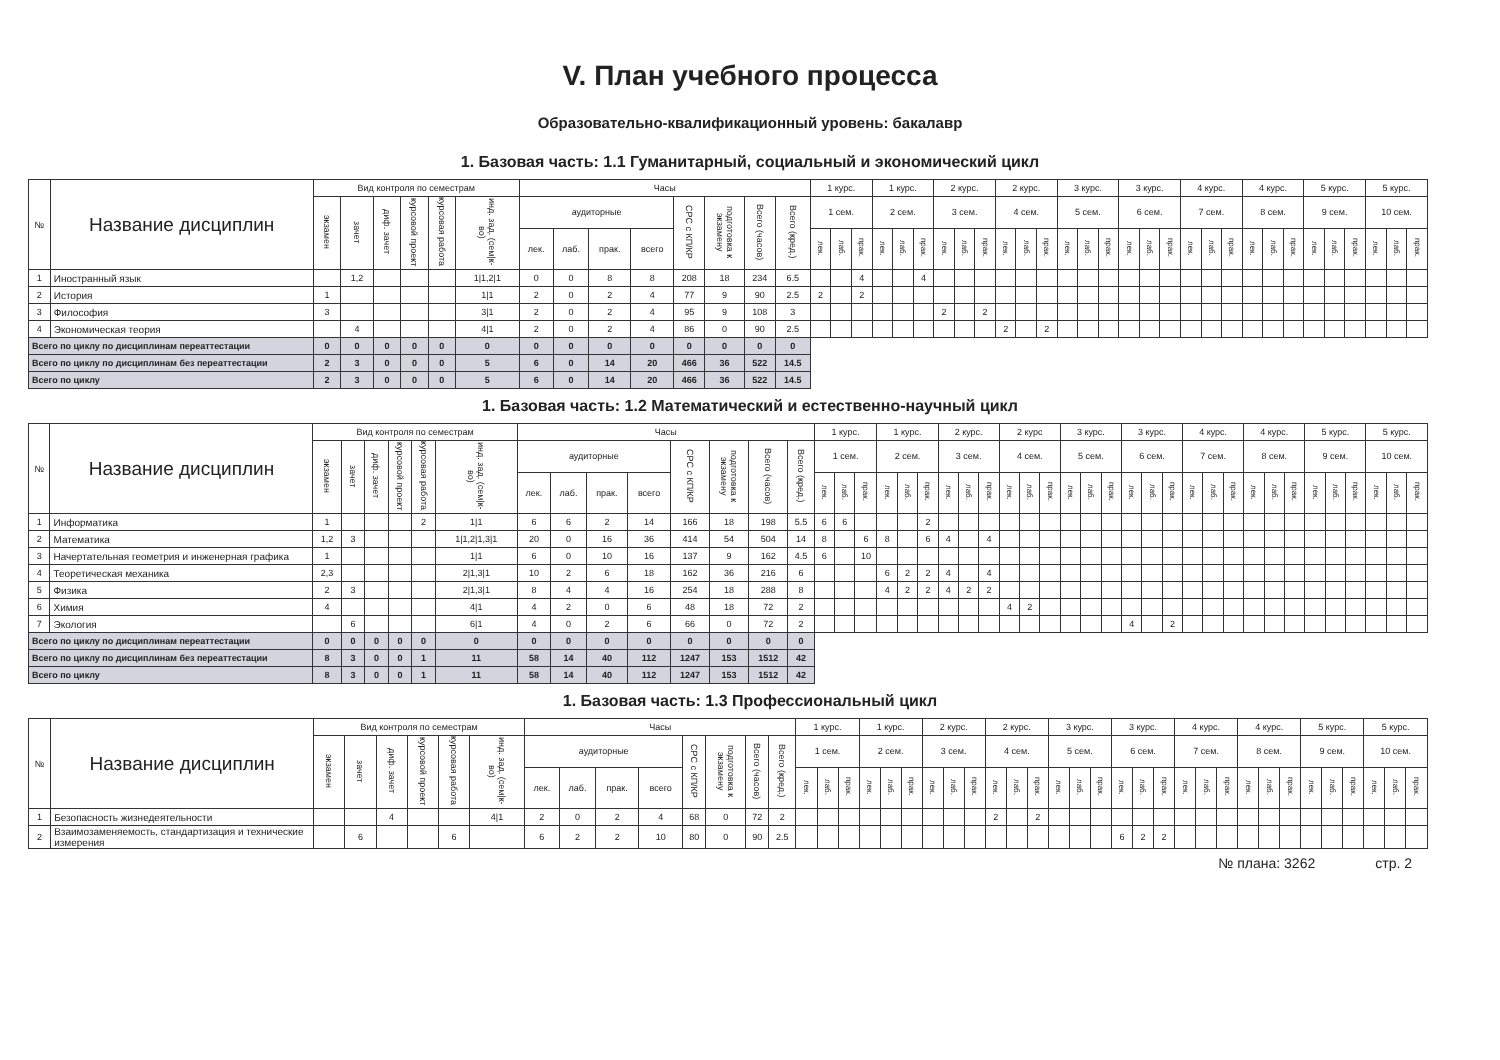V. План учебного процесса
Образовательно-квалификационный уровень: бакалавр
1. Базовая часть: 1.1 Гуманитарный, социальный и экономический цикл
| № | Название дисциплин | Вид контроля по семестрам | | | | | | Часы | | | | | | | | 1 курс. | | | 1 курс. | | | 2 курс. | | | 2 курс. | | | 3 курс. | | | 3 курс. | | | 4 курс. | | | 4 курс. | | | 5 курс. | | | 5 курс. | | |
| --- | --- | --- | --- | --- | --- | --- | --- | --- | --- | --- | --- | --- | --- | --- | --- | --- | --- | --- | --- | --- | --- | --- | --- | --- | --- | --- | --- | --- | --- | --- | --- | --- | --- | --- | --- | --- | --- | --- | --- | --- | --- | --- | --- | --- | --- |
| | | экзамен | зачет | диф. зачет | курсовой проект | курсовая работа | инд. зад. (сем/к-во) | аудиторные | | | | СРС с КП/КР | подготовка к экзамену | Всего (часов) | Всего (кред.) | 1 сем. | | | 2 сем. | | | 3 сем. | | | 4 сем. | | | 5 сем. | | | 6 сем. | | | 7 сем. | | | 8 сем. | | | 9 сем. | | | 10 сем. | | |
| | | | | | | | | лек. | лаб. | прак. | всего | | | | | лек. | лаб. | прак. | лек. | лаб. | прак. | лек. | лаб. | прак. | лек. | лаб. | прак. | лек. | лаб. | прак. | лек. | лаб. | прак. | лек. | лаб. | прак. | лек. | лаб. | прак. | лек. | лаб. | прак. | лек. | лаб. | прак. |
| 1 | Иностранный язык | | 1,2 | | | | 1/1,2/1 | 0 | 0 | 8 | 8 | 208 | 18 | 234 | 6.5 | | | 4 | | | 4 | | | | | | | | | | | | | | | | | | | | | | | | |
| 2 | История | 1 | | | | | 1/1 | 2 | 0 | 2 | 4 | 77 | 9 | 90 | 2.5 | 2 | | 2 | | | | | | | | | | | | | | | | | | | | | | | | | | | |
| 3 | Философия | 3 | | | | | 3/1 | 2 | 0 | 2 | 4 | 95 | 9 | 108 | 3 | | | | | | | 2 | | 2 | | | | | | | | | | | | | | | | | | | | | |
| 4 | Экономическая теория | | 4 | | | | 4/1 | 2 | 0 | 2 | 4 | 86 | 0 | 90 | 2.5 | | | | | | | | | | 2 | | 2 | | | | | | | | | | | | | | | | | | |
| Всего по циклу по дисциплинам переаттестации | | 0 | 0 | 0 | 0 | 0 | 0 | 0 | 0 | 0 | 0 | 0 | 0 | 0 | 0 | | | | | | | | | | | | | | | | | | | | | | | | | | | | | | |
| Всего по циклу по дисциплинам без переаттестации | | 2 | 3 | 0 | 0 | 0 | 5 | 6 | 0 | 14 | 20 | 466 | 36 | 522 | 14.5 | | | | | | | | | | | | | | | | | | | | | | | | | | | | | | |
| Всего по циклу | | 2 | 3 | 0 | 0 | 0 | 5 | 6 | 0 | 14 | 20 | 466 | 36 | 522 | 14.5 | | | | | | | | | | | | | | | | | | | | | | | | | | | | | | |
1. Базовая часть: 1.2 Математический и естественно-научный цикл
| № | Название дисциплин | Вид контроля по семестрам | | | | | | Часы | | | | | | | | 1 курс. | | | 1 курс. | | | 2 курс. | | | 2 курс | | | 3 курс. | | | 3 курс. | | | 4 курс. | | | 4 курс. | | | 5 курс. | | | 5 курс. | | |
| --- | --- | --- | --- | --- | --- | --- | --- | --- | --- | --- | --- | --- | --- | --- | --- | --- | --- | --- | --- | --- | --- | --- | --- | --- | --- | --- | --- | --- | --- | --- | --- | --- | --- | --- | --- | --- | --- | --- | --- | --- | --- | --- | --- | --- | --- |
| | | экзамен | зачет | диф. зачет | курсовой проект | курсовая работа | инд. зад. (сем/к-во) | аудиторные | | | | СРС с КП/КР | подготовка к экзамену | Всего (часов) | Всего (кред.) | 1 сем. | | | 2 сем. | | | 3 сем. | | | 4 сем. | | | 5 сем. | | | 6 сем. | | | 7 сем. | | | 8 сем. | | | 9 сем. | | | 10 сем. | | |
| | | | | | | | | лек. | лаб. | прак. | всего | | | | | лек. | лаб. | прак. | лек. | лаб. | прак. | лек. | лаб. | прак. | лек. | лаб. | прак. | лек. | лаб. | прак. | лек. | лаб. | прак. | лек. | лаб. | прак. | лек. | лаб. | прак. | лек. | лаб. | прак. | лек. | лаб. | прак. |
| 1 | Информатика | 1 | | | | 2 | 1/1 | 6 | 6 | 2 | 14 | 166 | 18 | 198 | 5.5 | 6 | 6 | | | | 2 | | | | | | | | | | | | | | | | | | | | | | | | |
| 2 | Математика | 1,2 | 3 | | | | 1/1,2/1,3/1 | 20 | 0 | 16 | 36 | 414 | 54 | 504 | 14 | 8 | | 6 | 8 | | 6 | 4 | | 4 | | | | | | | | | | | | | | | | | | | | | |
| 3 | Начертательная геометрия и инженерная графика | 1 | | | | | 1/1 | 6 | 0 | 10 | 16 | 137 | 9 | 162 | 4.5 | 6 | | 10 | | | | | | | | | | | | | | | | | | | | | | | | | | | |
| 4 | Теоретическая механика | 2,3 | | | | | 2/1,3/1 | 10 | 2 | 6 | 18 | 162 | 36 | 216 | 6 | | | | 6 | 2 | 2 | 4 | | 4 | | | | | | | | | | | | | | | | | | | | | |
| 5 | Физика | 2 | 3 | | | | 2/1,3/1 | 8 | 4 | 4 | 16 | 254 | 18 | 288 | 8 | | | | 4 | 2 | 2 | 4 | 2 | 2 | | | | | | | | | | | | | | | | | | | | | |
| 6 | Химия | 4 | | | | | 4/1 | 4 | 2 | 0 | 6 | 48 | 18 | 72 | 2 | | | | | | | | | | 4 | 2 | | | | | | | | | | | | | | | | | | | |
| 7 | Экология | | 6 | | | | 6/1 | 4 | 0 | 2 | 6 | 66 | 0 | 72 | 2 | | | | | | | | | | | | | | | | 4 | | 2 | | | | | | | | | | | | |
| Всего по циклу по дисциплинам переаттестации | | 0 | 0 | 0 | 0 | 0 | 0 | 0 | 0 | 0 | 0 | 0 | 0 | 0 | 0 | | | | | | | | | | | | | | | | | | | | | | | | | | | | | | |
| Всего по циклу по дисциплинам без переаттестации | | 8 | 3 | 0 | 0 | 1 | 11 | 58 | 14 | 40 | 112 | 1247 | 153 | 1512 | 42 | | | | | | | | | | | | | | | | | | | | | | | | | | | | | | |
| Всего по циклу | | 8 | 3 | 0 | 0 | 1 | 11 | 58 | 14 | 40 | 112 | 1247 | 153 | 1512 | 42 | | | | | | | | | | | | | | | | | | | | | | | | | | | | | | |
1. Базовая часть: 1.3 Профессиональный цикл
| № | Название дисциплин | Вид контроля по семестрам | | | | | | Часы | | | | | | | | 1 курс. | | | 1 курс. | | | 2 курс. | | | 2 курс. | | | 3 курс. | | | 3 курс. | | | 4 курс. | | | 4 курс. | | | 5 курс. | | | 5 курс. | | |
| --- | --- | --- | --- | --- | --- | --- | --- | --- | --- | --- | --- | --- | --- | --- | --- | --- | --- | --- | --- | --- | --- | --- | --- | --- | --- | --- | --- | --- | --- | --- | --- | --- | --- | --- | --- | --- | --- | --- | --- | --- | --- | --- | --- | --- | --- |
| | | экзамен | зачет | диф. зачет | курсовой проект | курсовая работа | инд. зад. (сем/к-во) | аудиторные | | | | СРС с КП/КР | подготовка к экзамену | Всего (часов) | Всего (кред.) | 1 сем. | | | 2 сем. | | | 3 сем. | | | 4 сем. | | | 5 сем. | | | 6 сем. | | | 7 сем. | | | 8 сем. | | | 9 сем. | | | 10 сем. | | |
| | | | | | | | | лек. | лаб. | прак. | всего | | | | | лек. | лаб. | прак. | лек. | лаб. | прак. | лек. | лаб. | прак. | лек. | лаб. | прак. | лек. | лаб. | прак. | лек. | лаб. | прак. | лек. | лаб. | прак. | лек. | лаб. | прак. | лек. | лаб. | прак. | лек. | лаб. | прак. |
| 1 | Безопасность жизнедеятельности | | | 4 | | | 4/1 | 2 | 0 | 2 | 4 | 68 | 0 | 72 | 2 | | | | | | | | | | 2 | | 2 | | | | | | | | | | | | | | | | | | |
| 2 | Взаимозаменяемость, стандартизация и технические измерения | | 6 | | | 6 | | 6 | 2 | 2 | 10 | 80 | 0 | 90 | 2.5 | | | | | | | | | | | | | | | | 6 | 2 | 2 | | | | | | | | | | | | |
№ плана: 3262 стр. 2